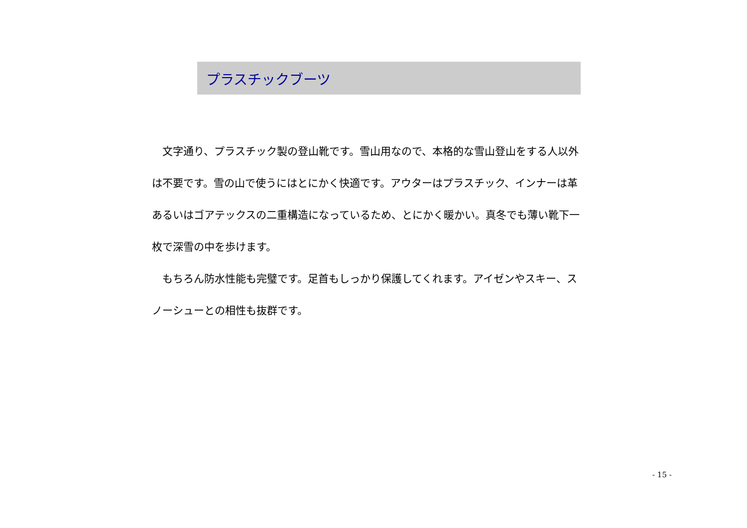プラスチックブーツ
　文字通り、プラスチック製の登山靴です。雪山用なので、本格的な雪山登山をする人以外は不要です。雪の山で使うにはとにかく快適です。アウターはプラスチック、インナーは革あるいはゴアテックスの二重構造になっているため、とにかく暖かい。真冬でも薄い靴下一枚で深雪の中を歩けます。
　もちろん防水性能も完璧です。足首もしっかり保護してくれます。アイゼンやスキー、スノーシューとの相性も抜群です。
- 15 -